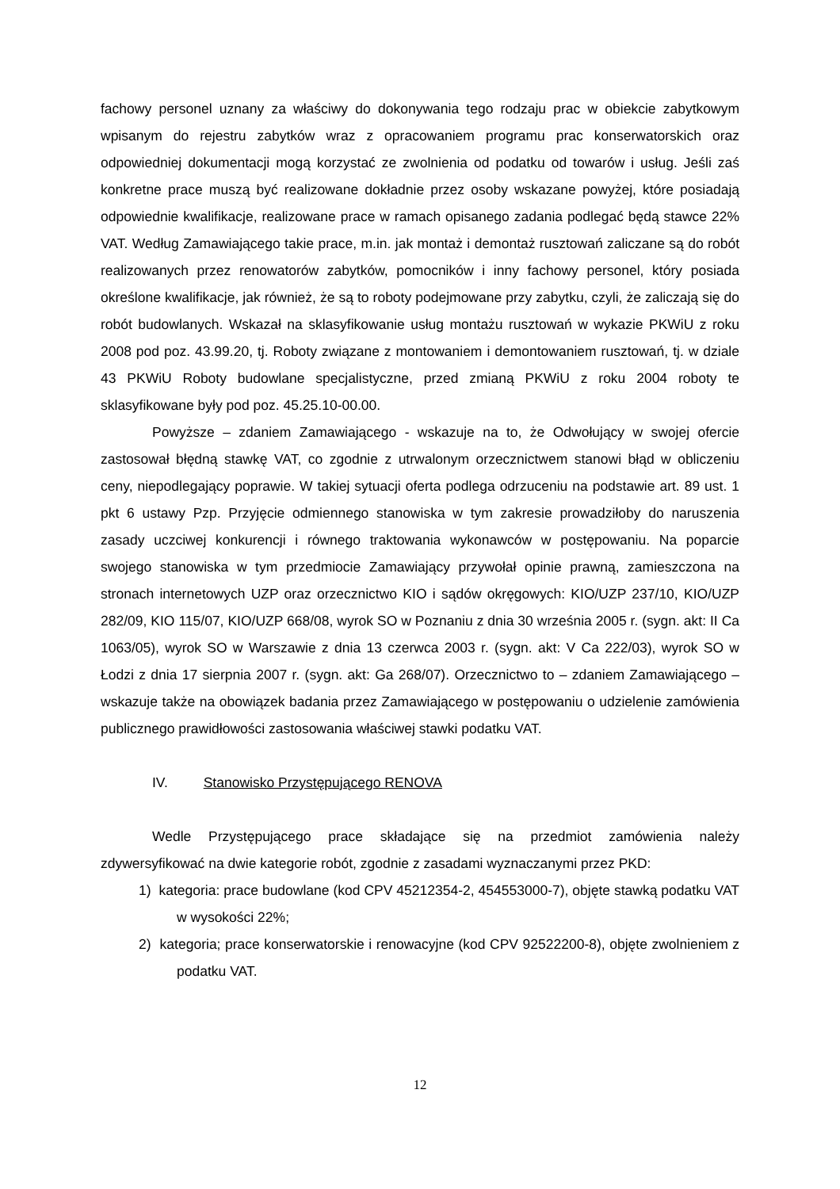fachowy personel uznany za właściwy do dokonywania tego rodzaju prac w obiekcie zabytkowym wpisanym do rejestru zabytków wraz z opracowaniem programu prac konserwatorskich oraz odpowiedniej dokumentacji mogą korzystać ze zwolnienia od podatku od towarów i usług. Jeśli zaś konkretne prace muszą być realizowane dokładnie przez osoby wskazane powyżej, które posiadają odpowiednie kwalifikacje, realizowane prace w ramach opisanego zadania podlegać będą stawce 22% VAT. Według Zamawiającego takie prace, m.in. jak montaż i demontaż rusztowań zaliczane są do robót realizowanych przez renowatorów zabytków, pomocników i inny fachowy personel, który posiada określone kwalifikacje, jak również, że są to roboty podejmowane przy zabytku, czyli, że zaliczają się do robót budowlanych. Wskazał na sklasyfikowanie usług montażu rusztowań w wykazie PKWiU z roku 2008 pod poz. 43.99.20, tj. Roboty związane z montowaniem i demontowaniem rusztowań, tj. w dziale 43 PKWiU Roboty budowlane specjalistyczne, przed zmianą PKWiU z roku 2004 roboty te sklasyfikowane były pod poz. 45.25.10-00.00.
Powyższe – zdaniem Zamawiającego - wskazuje na to, że Odwołujący w swojej ofercie zastosował błędną stawkę VAT, co zgodnie z utrwalonym orzecznictwem stanowi błąd w obliczeniu ceny, niepodlegający poprawie. W takiej sytuacji oferta podlega odrzuceniu na podstawie art. 89 ust. 1 pkt 6 ustawy Pzp. Przyjęcie odmiennego stanowiska w tym zakresie prowadziłoby do naruszenia zasady uczciwej konkurencji i równego traktowania wykonawców w postępowaniu. Na poparcie swojego stanowiska w tym przedmiocie Zamawiający przywołał opinie prawną, zamieszczona na stronach internetowych UZP oraz orzecznictwo KIO i sądów okręgowych: KIO/UZP 237/10, KIO/UZP 282/09, KIO 115/07, KIO/UZP 668/08, wyrok SO w Poznaniu z dnia 30 września 2005 r. (sygn. akt: II Ca 1063/05), wyrok SO w Warszawie z dnia 13 czerwca 2003 r. (sygn. akt: V Ca 222/03), wyrok SO w Łodzi z dnia 17 sierpnia 2007 r. (sygn. akt: Ga 268/07). Orzecznictwo to – zdaniem Zamawiającego – wskazuje także na obowiązek badania przez Zamawiającego w postępowaniu o udzielenie zamówienia publicznego prawidłowości zastosowania właściwej stawki podatku VAT.
IV. Stanowisko Przystępującego RENOVA
Wedle Przystępującego prace składające się na przedmiot zamówienia należy zdywersyfikować na dwie kategorie robót, zgodnie z zasadami wyznaczanymi przez PKD:
1) kategoria: prace budowlane (kod CPV 45212354-2, 454553000-7), objęte stawką podatku VAT w wysokości 22%;
2) kategoria; prace konserwatorskie i renowacyjne (kod CPV 92522200-8), objęte zwolnieniem z podatku VAT.
12